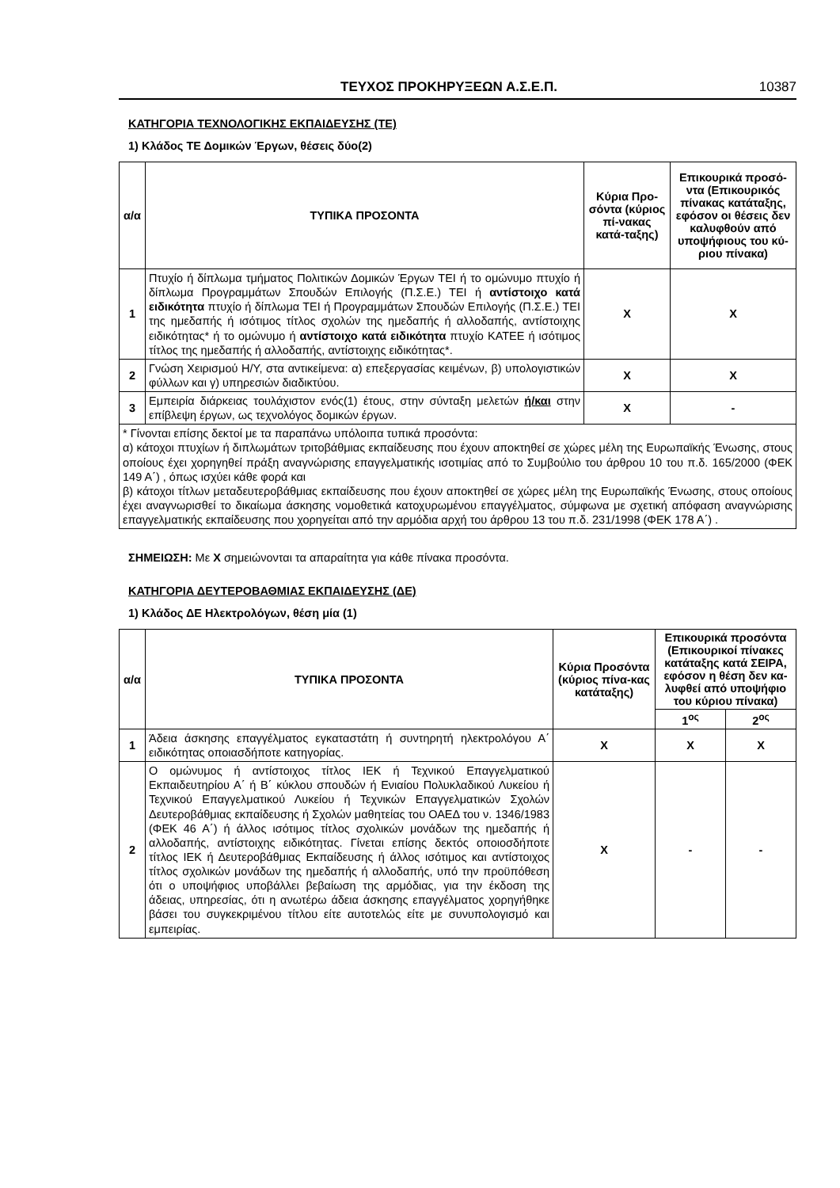ΤΕΥΧΟΣ ΠΡΟΚΗΡΥΞΕΩΝ Α.Σ.Ε.Π. 10387
ΚΑΤΗΓΟΡΙΑ ΤΕΧΝΟΛΟΓΙΚΗΣ ΕΚΠΑΙΔΕΥΣΗΣ (ΤΕ)
1) Κλάδος ΤΕ Δομικών Έργων, θέσεις δύο(2)
| α/α | ΤΥΠΙΚΑ ΠΡΟΣΟΝΤΑ | Κύρια Προ-σόντα (κύριος πί-νακας κατά-ταξης) | Επικουρικά προσό-ντα (Επικουρικός πίνακας κατάταξης, εφόσον οι θέσεις δεν καλυφθούν από υποψήφιους του κύ-ριου πίνακα) |
| --- | --- | --- | --- |
| 1 | Πτυχίο ή δίπλωμα τμήματος Πολιτικών Δομικών Έργων ΤΕΙ ή το ομώνυμο πτυχίο ή δίπλωμα Προγραμμάτων Σπουδών Επιλογής (Π.Σ.Ε.) ΤΕΙ ή αντίστοιχο κατά ειδικότητα πτυχίο ή δίπλωμα ΤΕΙ ή Προγραμμάτων Σπουδών Επιλογής (Π.Σ.Ε.) ΤΕΙ της ημεδαπής ή ισότιμος τίτλος σχολών της ημεδαπής ή αλλοδαπής, αντίστοιχης ειδικότητας* ή το ομώνυμο ή αντίστοιχο κατά ειδικότητα πτυχίο ΚΑΤΕΕ ή ισότιμος τίτλος της ημεδαπής ή αλλοδαπής, αντίστοιχης ειδικότητας*. | Χ | Χ |
| 2 | Γνώση Χειρισμού Η/Υ, στα αντικείμενα: α) επεξεργασίας κειμένων, β) υπολογιστικών φύλλων και γ) υπηρεσιών διαδικτύου. | Χ | Χ |
| 3 | Εμπειρία διάρκειας τουλάχιστον ενός(1) έτους, στην σύνταξη μελετών ή/και στην επίβλεψη έργων, ως τεχνολόγος δομικών έργων. | Χ | - |
| * Γίνονται επίσης δεκτοί με τα παραπάνω υπόλοιπα τυπικά προσόντα: α) κάτοχοι πτυχίων ή διπλωμάτων τριτοβάθμιας εκπαίδευσης που έχουν αποκτηθεί σε χώρες μέλη της Ευρωπαϊκής Ένωσης, στους οποίους έχει χορηγηθεί πράξη αναγνώρισης επαγγελματικής ισοτιμίας από το Συμβούλιο του άρθρου 10 του π.δ. 165/2000 (ΦΕΚ 149 Α΄) , όπως ισχύει κάθε φορά και β) κάτοχοι τίτλων μεταδευτεροβάθμιας εκπαίδευσης που έχουν αποκτηθεί σε χώρες μέλη της Ευρωπαϊκής Ένωσης, στους οποίους έχει αναγνωρισθεί το δικαίωμα άσκησης νομοθετικά κατοχυρωμένου επαγγέλματος, σύμφωνα με σχετική απόφαση αναγνώρισης επαγγελματικής εκπαίδευσης που χορηγείται από την αρμόδια αρχή του άρθρου 13 του π.δ. 231/1998 (ΦΕΚ 178 Α΄) . | | | |
ΣΗΜΕΙΩΣΗ: Με Χ σημειώνονται τα απαραίτητα για κάθε πίνακα προσόντα.
ΚΑΤΗΓΟΡΙΑ ΔΕΥΤΕΡΟΒΑΘΜΙΑΣ ΕΚΠΑΙΔΕΥΣΗΣ (ΔΕ)
1) Κλάδος ΔΕ Ηλεκτρολόγων, θέση μία (1)
| α/α | ΤΥΠΙΚΑ ΠΡΟΣΟΝΤΑ | Κύρια Προσόντα (κύριος πίνα-κας κατάταξης) | Επικουρικά προσόντα (Επικουρικοί πίνακες κατάταξης κατά ΣΕΙΡΑ, εφόσον η θέση δεν κα-λυφθεί από υποψήφιο του κύριου πίνακα) | |
| --- | --- | --- | --- | --- |
| | | | 1<sup>ος</sup> | 2<sup>ος</sup> |
| 1 | Άδεια άσκησης επαγγέλματος εγκαταστάτη ή συντηρητή ηλεκτρολόγου Α΄ ειδικότητας οποιασδήποτε κατηγορίας. | Χ | Χ | Χ |
| 2 | Ο ομώνυμος ή αντίστοιχος τίτλος ΙΕΚ ή Τεχνικού Επαγγελματικού Εκπαιδευτηρίου Α΄ ή Β΄ κύκλου σπουδών ή Ενιαίου Πολυκλαδικού Λυκείου ή Τεχνικού Επαγγελματικού Λυκείου ή Τεχνικών Επαγγελματικών Σχολών Δευτεροβάθμιας εκπαίδευσης ή Σχολών μαθητείας του ΟΑΕΔ του ν. 1346/1983 (ΦΕΚ 46 Α΄) ή άλλος ισότιμος τίτλος σχολικών μονάδων της ημεδαπής ή αλλοδαπής, αντίστοιχης ειδικότητας. Γίνεται επίσης δεκτός οποιοσδήποτε τίτλος ΙΕΚ ή Δευτεροβάθμιας Εκπαίδευσης ή άλλος ισότιμος και αντίστοιχος τίτλος σχολικών μονάδων της ημεδαπής ή αλλοδαπής, υπό την προϋπόθεση ότι ο υποψήφιος υποβάλλει βεβαίωση της αρμόδιας, για την έκδοση της άδειας, υπηρεσίας, ότι η ανωτέρω άδεια άσκησης επαγγέλματος χορηγήθηκε βάσει του συγκεκριμένου τίτλου είτε αυτοτελώς είτε με συνυπολογισμό και εμπειρίας. | Χ | - | - |